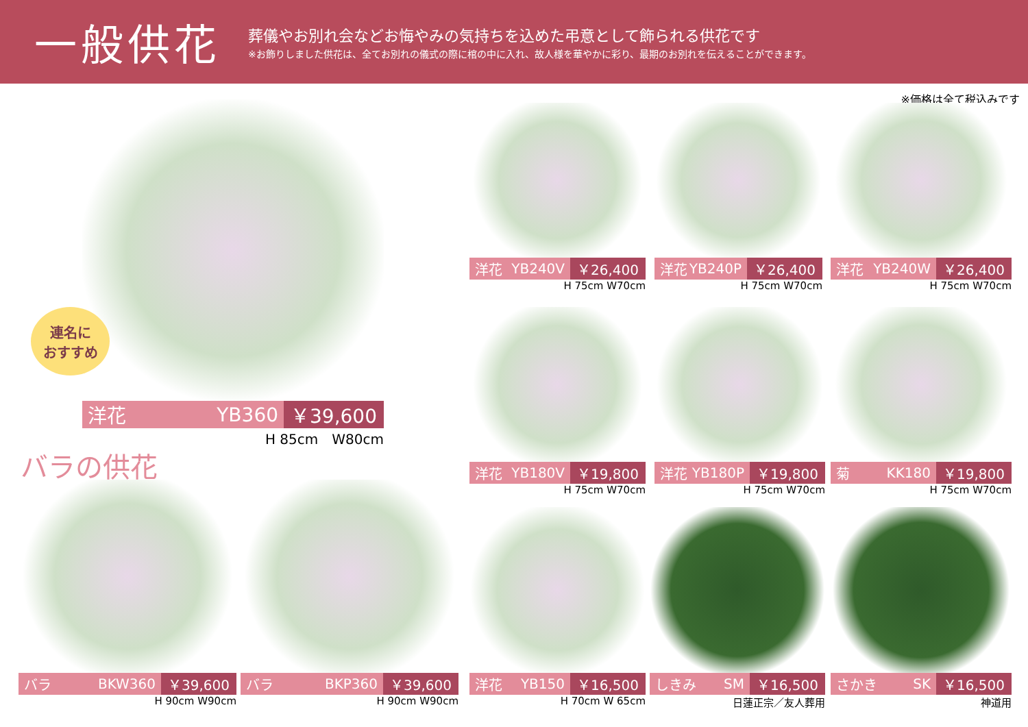一般供花
葬儀やお別れ会などお悔やみの気持ちを込めた弔意として飾られる供花です
※お飾りしました供花は、全てお別れの儀式の際に棺の中に入れ、故人様を華やかに彩り、最期のお別れを伝えることができます。
※価格は全て税込みです
洋花 YB360 ￥39,600
H 85cm　W80cm
連名に
おすすめ
バラの供花
バラ BKW360 ￥39,600
H 90cm W90cm
バラ BKP360 ￥39,600
H 90cm W90cm
洋花 YB240V ￥26,400
H 75cm W70cm
洋花 YB240P ￥26,400
H 75cm W70cm
洋花 YB240W ￥26,400
H 75cm W70cm
洋花 YB180V ￥19,800
H 75cm W70cm
洋花 YB180P ￥19,800
H 75cm W70cm
菊 KK180 ￥19,800
H 75cm W70cm
洋花 YB150 ￥16,500
H 70cm W 65cm
しきみ SM ￥16,500
日蓮正宗／友人葬用
さかき SK ￥16,500
神道用